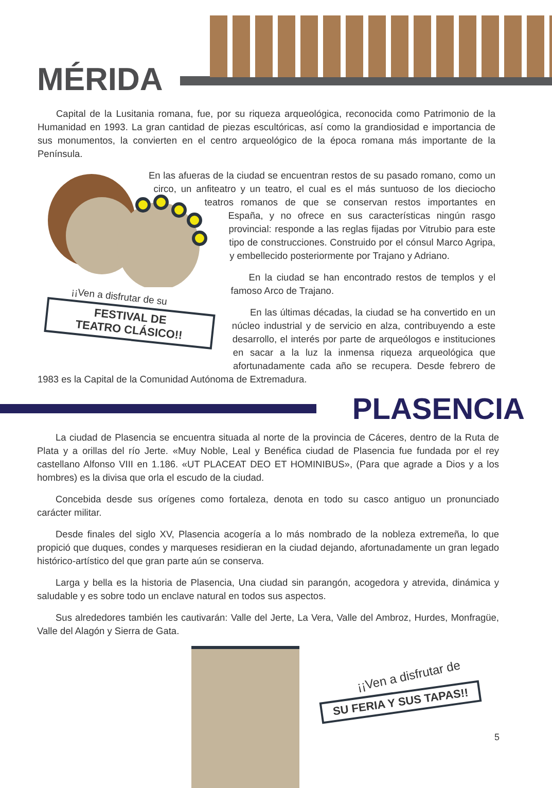MÉRIDA
Capital de la Lusitania romana, fue, por su riqueza arqueológica, reconocida como Patrimonio de la Humanidad en 1993. La gran cantidad de piezas escultóricas, así como la grandiosidad e importancia de sus monumentos, la convierten en el centro arqueológico de la época romana más importante de la Península.
¡¡Ven a disfrutar de su
FESTIVAL DE
TEATRO CLÁSICO!!
En las afueras de la ciudad se encuentran restos de su pasado romano, como un circo, un anfiteatro y un teatro, el cual es el más suntuoso de los dieciocho teatros romanos de que se conservan restos importantes en España, y no ofrece en sus características ningún rasgo provincial: responde a las reglas fijadas por Vitrubio para este tipo de construcciones. Construido por el cónsul Marco Agripa, y embellecido posteriormente por Trajano y Adriano.
En la ciudad se han encontrado restos de templos y el famoso Arco de Trajano.
En las últimas décadas, la ciudad se ha convertido en un núcleo industrial y de servicio en alza, contribuyendo a este desarrollo, el interés por parte de arqueólogos e instituciones en sacar a la luz la inmensa riqueza arqueológica que afortunadamente cada año se recupera. Desde febrero de 1983 es la Capital de la Comunidad Autónoma de Extremadura.
PLASENCIA
La ciudad de Plasencia se encuentra situada al norte de la provincia de Cáceres, dentro de la Ruta de Plata y a orillas del río Jerte. «Muy Noble, Leal y Benéfica ciudad de Plasencia fue fundada por el rey castellano Alfonso VIII en 1.186. «UT PLACEAT DEO ET HOMINIBUS», (Para que agrade a Dios y a los hombres) es la divisa que orla el escudo de la ciudad.
Concebida desde sus orígenes como fortaleza, denota en todo su casco antiguo un pronunciado carácter militar.
Desde finales del siglo XV, Plasencia acogería a lo más nombrado de la nobleza extremeña, lo que propició que duques, condes y marqueses residieran en la ciudad dejando, afortunadamente un gran legado histórico-artístico del que gran parte aún se conserva.
Larga y bella es la historia de Plasencia, Una ciudad sin parangón, acogedora y atrevida, dinámica y saludable y es sobre todo un enclave natural en todos sus aspectos.
Sus alrededores también les cautivarán: Valle del Jerte, La Vera, Valle del Ambroz, Hurdes, Monfragüe, Valle del Alagón y Sierra de Gata.
¡¡Ven a disfrutar de
SU FERIA Y SUS TAPAS!!
5